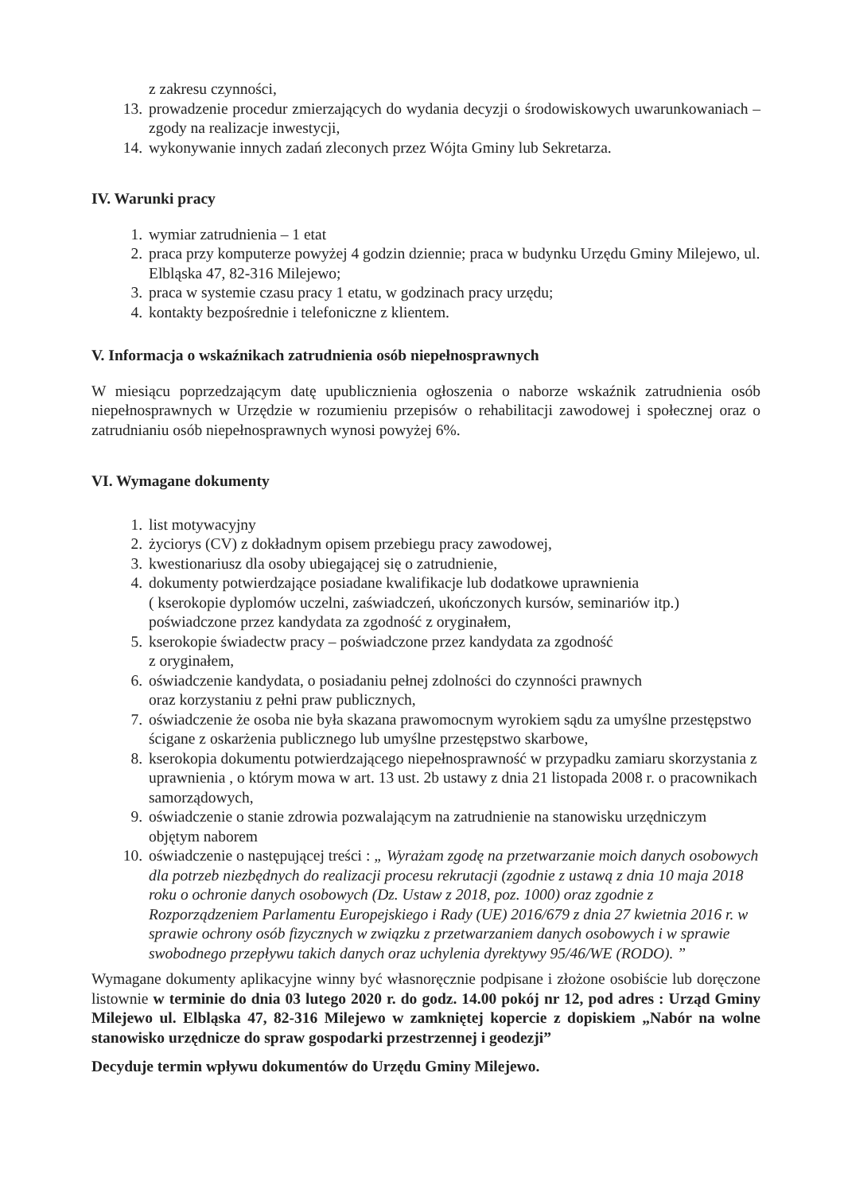z zakresu czynności,
13. prowadzenie procedur zmierzających do wydania decyzji o środowiskowych uwarunkowaniach – zgody na realizacje inwestycji,
14. wykonywanie innych zadań zleconych przez Wójta Gminy lub Sekretarza.
IV. Warunki pracy
1. wymiar zatrudnienia – 1 etat
2. praca przy komputerze powyżej 4 godzin dziennie; praca w budynku Urzędu Gminy Milejewo, ul. Elbląska 47, 82-316 Milejewo;
3. praca w systemie czasu pracy 1 etatu, w godzinach pracy urzędu;
4. kontakty bezpośrednie i telefoniczne z klientem.
V. Informacja o wskaźnikach zatrudnienia osób niepełnosprawnych
W miesiącu poprzedzającym datę upublicznienia ogłoszenia o naborze wskaźnik zatrudnienia osób niepełnosprawnych w Urzędzie w rozumieniu przepisów o rehabilitacji zawodowej i społecznej oraz o zatrudnianiu osób niepełnosprawnych wynosi powyżej 6%.
VI. Wymagane dokumenty
1. list motywacyjny
2. życiorys (CV) z dokładnym opisem przebiegu pracy zawodowej,
3. kwestionariusz dla osoby ubiegającej się o zatrudnienie,
4. dokumenty potwierdzające posiadane kwalifikacje lub dodatkowe uprawnienia
( kserokopie dyplomów uczelni, zaświadczeń, ukończonych kursów, seminariów itp.) poświadczone przez kandydata za zgodność z oryginałem,
5. kserokopie świadectw pracy – poświadczone przez kandydata za zgodność
z oryginałem,
6. oświadczenie kandydata, o posiadaniu pełnej zdolności do czynności prawnych
oraz korzystaniu z pełni praw publicznych,
7. oświadczenie że osoba nie była skazana prawomocnym wyrokiem sądu za umyślne przestępstwo ścigane z oskarżenia publicznego lub umyślne przestępstwo skarbowe,
8. kserokopia dokumentu potwierdzającego niepełnosprawność w przypadku zamiaru skorzystania z uprawnienia , o którym mowa w art. 13 ust. 2b ustawy z dnia 21 listopada 2008 r. o pracownikach samorządowych,
9. oświadczenie o stanie zdrowia pozwalającym na zatrudnienie na stanowisku urzędniczym objętym naborem
10. oświadczenie o następującej treści : „ Wyrażam zgodę na przetwarzanie moich danych osobowych dla potrzeb niezbędnych do realizacji procesu rekrutacji (zgodnie z ustawą z dnia 10 maja 2018 roku o ochronie danych osobowych (Dz. Ustaw z 2018, poz. 1000) oraz zgodnie z Rozporządzeniem Parlamentu Europejskiego i Rady (UE) 2016/679 z dnia 27 kwietnia 2016 r. w sprawie ochrony osób fizycznych w związku z przetwarzaniem danych osobowych i w sprawie swobodnego przepływu takich danych oraz uchylenia dyrektywy 95/46/WE (RODO). ”
Wymagane dokumenty aplikacyjne winny być własnoręcznie podpisane i złożone osobiście lub doręczone listownie w terminie do dnia 03 lutego 2020 r. do godz. 14.00 pokój nr 12, pod adres : Urząd Gminy Milejewo ul. Elbląska 47, 82-316 Milejewo w zamkniętej kopercie z dopiskiem „Nabór na wolne stanowisko urzędnicze do spraw gospodarki przestrzennej i geodezji”
Decyduje termin wpływu dokumentów do Urzędu Gminy Milejewo.